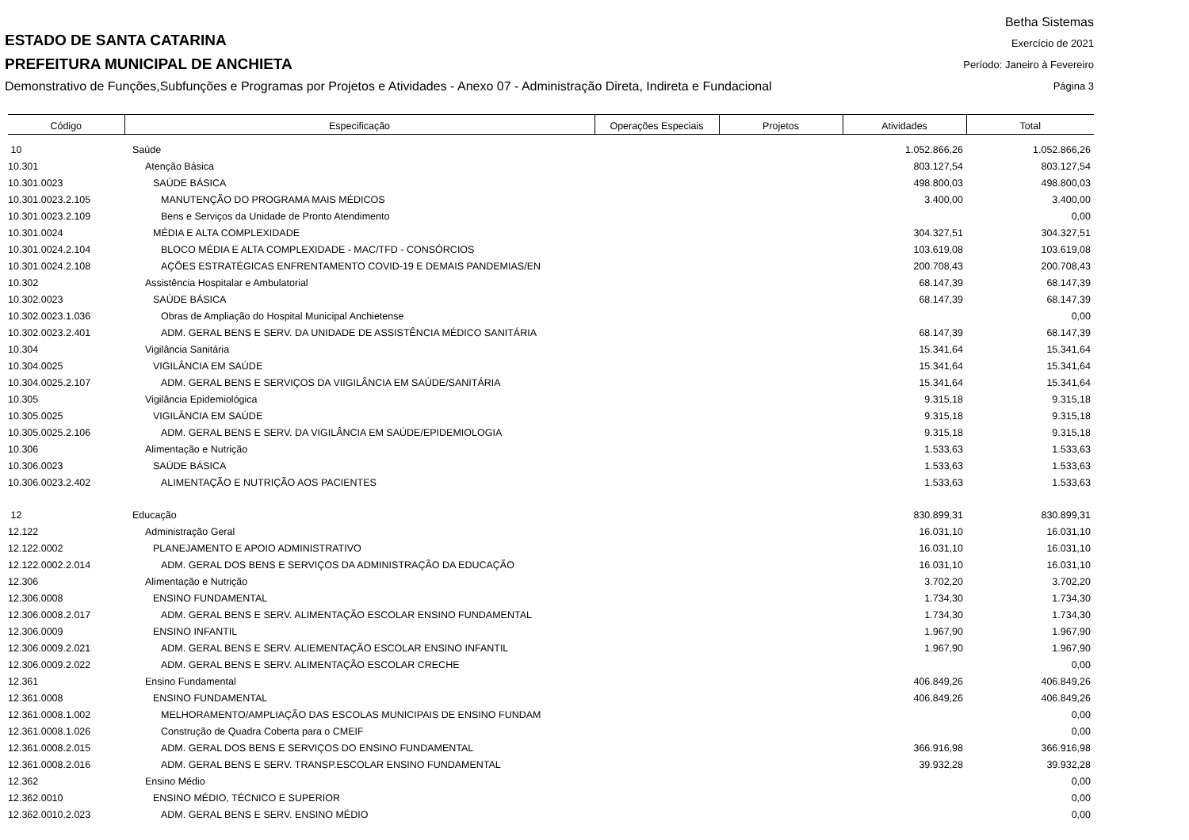Betha Sistemas
Exercício de 2021
Período: Janeiro à Fevereiro
Página 3
ESTADO DE SANTA CATARINA
PREFEITURA MUNICIPAL DE ANCHIETA
Demonstrativo de Funções,Subfunções e Programas por Projetos e Atividades - Anexo 07 - Administração Direta, Indireta e Fundacional
| Código | Especificação | Operações Especiais | Projetos | Atividades | Total |
| --- | --- | --- | --- | --- | --- |
| 10 | Saúde | | | 1.052.866,26 | 1.052.866,26 |
| 10.301 | Atenção Básica | | | 803.127,54 | 803.127,54 |
| 10.301.0023 | SAÚDE BÁSICA | | | 498.800,03 | 498.800,03 |
| 10.301.0023.2.105 | MANUTENÇÃO DO PROGRAMA MAIS MÉDICOS | | | 3.400,00 | 3.400,00 |
| 10.301.0023.2.109 | Bens e Serviços da Unidade de Pronto Atendimento | | | | 0,00 |
| 10.301.0024 | MÉDIA E ALTA COMPLEXIDADE | | | 304.327,51 | 304.327,51 |
| 10.301.0024.2.104 | BLOCO MÉDIA E ALTA COMPLEXIDADE - MAC/TFD - CONSÓRCIOS | | | 103.619,08 | 103.619,08 |
| 10.301.0024.2.108 | AÇÕES ESTRATÉGICAS ENFRENTAMENTO COVID-19 E DEMAIS PANDEMIAS/EN | | | 200.708,43 | 200.708,43 |
| 10.302 | Assistência Hospitalar e Ambulatorial | | | 68.147,39 | 68.147,39 |
| 10.302.0023 | SAÚDE BÁSICA | | | 68.147,39 | 68.147,39 |
| 10.302.0023.1.036 | Obras de Ampliação do Hospital Municipal Anchietense | | | | 0,00 |
| 10.302.0023.2.401 | ADM. GERAL BENS E SERV. DA UNIDADE DE ASSISTÊNCIA MÉDICO SANITÁRIA | | | 68.147,39 | 68.147,39 |
| 10.304 | Vigilância Sanitária | | | 15.341,64 | 15.341,64 |
| 10.304.0025 | VIGILÂNCIA EM SAÚDE | | | 15.341,64 | 15.341,64 |
| 10.304.0025.2.107 | ADM. GERAL BENS E SERVIÇOS DA VIIGILÂNCIA EM SAÚDE/SANITÁRIA | | | 15.341,64 | 15.341,64 |
| 10.305 | Vigilância Epidemiológica | | | 9.315,18 | 9.315,18 |
| 10.305.0025 | VIGILÂNCIA EM SAÚDE | | | 9.315,18 | 9.315,18 |
| 10.305.0025.2.106 | ADM. GERAL BENS E SERV. DA VIGILÂNCIA EM SAÚDE/EPIDEMIOLOGIA | | | 9.315,18 | 9.315,18 |
| 10.306 | Alimentação e Nutrição | | | 1.533,63 | 1.533,63 |
| 10.306.0023 | SAÚDE BÁSICA | | | 1.533,63 | 1.533,63 |
| 10.306.0023.2.402 | ALIMENTAÇÃO E NUTRIÇÃO AOS PACIENTES | | | 1.533,63 | 1.533,63 |
| 12 | Educação | | | 830.899,31 | 830.899,31 |
| 12.122 | Administração Geral | | | 16.031,10 | 16.031,10 |
| 12.122.0002 | PLANEJAMENTO E APOIO ADMINISTRATIVO | | | 16.031,10 | 16.031,10 |
| 12.122.0002.2.014 | ADM. GERAL DOS BENS E SERVIÇOS DA ADMINISTRAÇÃO DA EDUCAÇÃO | | | 16.031,10 | 16.031,10 |
| 12.306 | Alimentação e Nutrição | | | 3.702,20 | 3.702,20 |
| 12.306.0008 | ENSINO FUNDAMENTAL | | | 1.734,30 | 1.734,30 |
| 12.306.0008.2.017 | ADM. GERAL BENS E SERV. ALIMENTAÇÃO ESCOLAR ENSINO FUNDAMENTAL | | | 1.734,30 | 1.734,30 |
| 12.306.0009 | ENSINO INFANTIL | | | 1.967,90 | 1.967,90 |
| 12.306.0009.2.021 | ADM. GERAL BENS E SERV. ALIEMENTAÇÃO ESCOLAR ENSINO INFANTIL | | | 1.967,90 | 1.967,90 |
| 12.306.0009.2.022 | ADM. GERAL BENS E SERV. ALIMENTAÇÃO ESCOLAR CRECHE | | | | 0,00 |
| 12.361 | Ensino Fundamental | | | 406.849,26 | 406.849,26 |
| 12.361.0008 | ENSINO FUNDAMENTAL | | | 406.849,26 | 406.849,26 |
| 12.361.0008.1.002 | MELHORAMENTO/AMPLIAÇÃO DAS ESCOLAS MUNICIPAIS DE ENSINO FUNDAM | | | | 0,00 |
| 12.361.0008.1.026 | Construção de Quadra Coberta para o CMEIF | | | | 0,00 |
| 12.361.0008.2.015 | ADM. GERAL DOS BENS E SERVIÇOS DO ENSINO FUNDAMENTAL | | | 366.916,98 | 366.916,98 |
| 12.361.0008.2.016 | ADM. GERAL BENS E SERV. TRANSP.ESCOLAR ENSINO FUNDAMENTAL | | | 39.932,28 | 39.932,28 |
| 12.362 | Ensino Médio | | | | 0,00 |
| 12.362.0010 | ENSINO MÉDIO, TÉCNICO E SUPERIOR | | | | 0,00 |
| 12.362.0010.2.023 | ADM. GERAL BENS E SERV. ENSINO MÉDIO | | | | 0,00 |